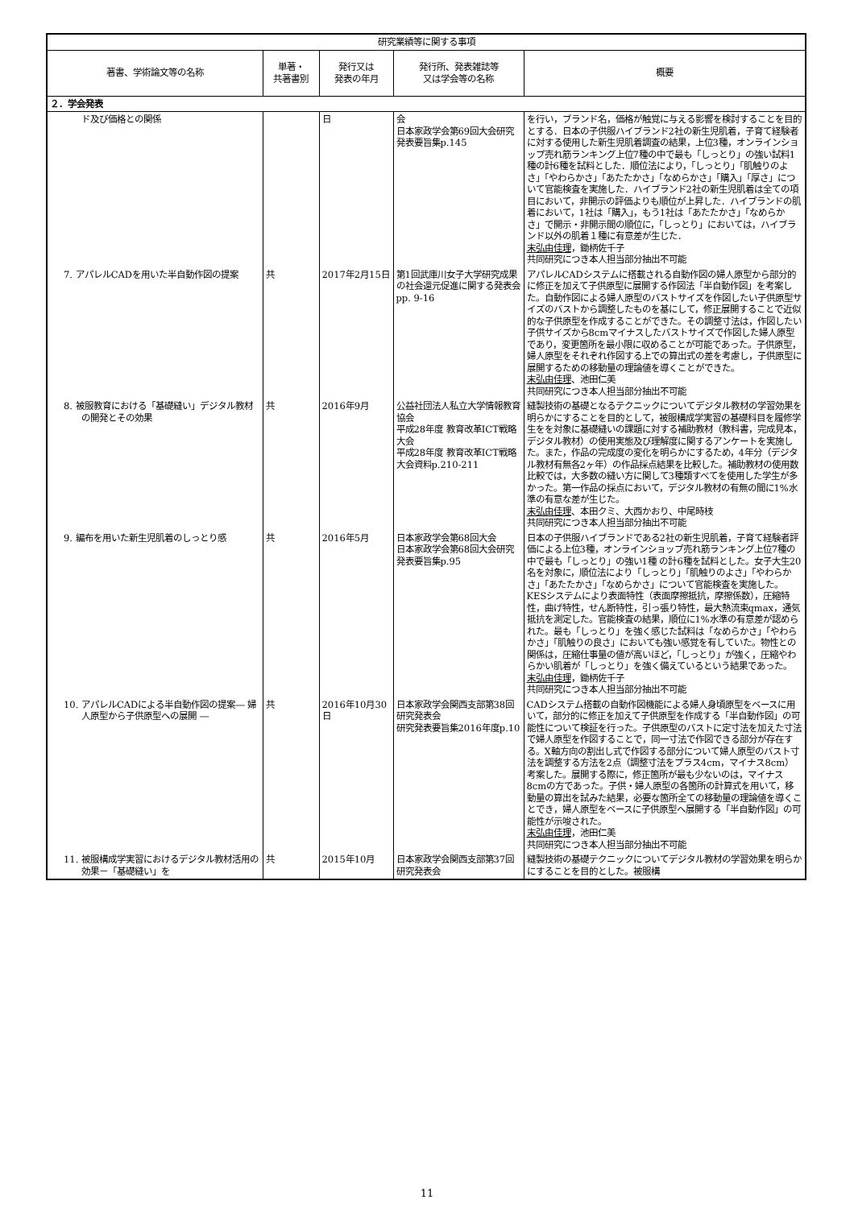| 研究業績等に関する事項 | | | | |
| --- | --- | --- | --- | --- |
| 著書、学術論文等の名称 | 単著・ 共著書別 | 発行又は 発表の年月 | 発行所、発表雑誌等 又は学会等の名称 | 概要 |
| ２．学会発表 | | | | |
| ド及び価格との関係 | | 日 | 会 日本家政学会第69回大会研究発表要旨集p.145 | を行い，ブランド名，価格が触覚に与える影響を検討することを目的とする．日本の子供服ハイブランド2社の新生児肌着，子育て経験者に対する使用した新生児肌着調査の結果，上位3種，オンラインショップ売れ筋ランキング上位7種の中で最も「しっとり」の強い試料1種の計6種を試料とした．順位法により，「しっとり」「肌触りのよさ」「やわらかさ」「あたたかさ」「なめらかさ」「購入」「厚さ」について官能検査を実施した．ハイブランド2社の新生児肌着は全ての項目において，非開示の評価よりも順位が上昇した．ハイブランドの肌着において，1社は「購入」，もう1社は「あたたかさ」「なめらかさ」で開示・非開示間の順位に，「しっとり」においては，ハイブランド以外の肌着１種に有意差が生じた． 末弘由佳理 ，鋤柄佐千子 共同研究につき本人担当部分抽出不可能 |
| 7. アパレルCADを用いた半自動作図の提案 | 共 | 2017年2月15日 | 第1回武庫川女子大学研究成果の社会還元促進に関する発表会 pp. 9-16 | アパレルCADシステムに搭載される自動作図の婦人原型から部分的に修正を加えて子供原型に展開する作図法「半自動作図」を考案した。自動作図による婦人原型のバストサイズを作図したい子供原型サイズのバストから調整したものを基にして，修正展開することで近似的な子供原型を作成することができた。その調整寸法は，作図したい子供サイズから8cmマイナスしたバストサイズで作図した婦人原型であり，変更箇所を最小限に収めることが可能であった。子供原型，婦人原型をそれぞれ作図する上での算出式の差を考慮し，子供原型に展開するための移動量の理論値を導くことができた。 末弘由佳理 、池田仁美 共同研究につき本人担当部分抽出不可能 |
| 8. 被服教育における「基礎縫い」デジタル教材の開発とその効果 | 共 | 2016年9月 | 公益社団法人私立大学情報教育協会 平成28年度 教育改革ICT戦略大会 平成28年度 教育改革ICT戦略大会資料p.210-211 | 縫製技術の基礎となるテクニックについてデジタル教材の学習効果を明らかにすることを目的として，被服構成学実習の基礎科目を履修学生をを対象に基礎縫いの課題に対する補助教材（教科書，完成見本，デジタル教材）の使用実態及び理解度に関するアンケートを実施した。また，作品の完成度の変化を明らかにするため，4年分（デジタル教材有無各2ヶ年）の作品採点結果を比較した。補助教材の使用数比較では，大多数の縫い方に関して3種類すべてを使用した学生が多かった。第一作品の採点において，デジタル教材の有無の間に1%水準の有意な差が生じた。 末弘由佳理 、本田クミ、大西かおり、中尾時枝 共同研究につき本人担当部分抽出不可能 |
| 9. 編布を用いた新生児肌着のしっとり感 | 共 | 2016年5月 | 日本家政学会第68回大会 日本家政学会第68回大会研究発表要旨集p.95 | 日本の子供服ハイブランドである2社の新生児肌着，子育て経験者評価による上位3種，オンラインショップ売れ筋ランキング上位7種の中で最も「しっとり」の強い1種 の計6種を試料とした。女子大生20名を対象に，順位法により「しっとり」「肌触りのよさ」「やわらかさ」「あたたかさ」「なめらかさ」について官能検査を実施した。KESシステムにより表面特性（表面摩擦抵抗，摩擦係数），圧縮特性，曲げ特性，せん断特性，引っ張り特性，最大熱流束qmax，通気抵抗を測定した。官能検査の結果，順位に1%水準の有意差が認められた。最も「しっとり」を強く感じた試料は「なめらかさ」「やわらかさ」「肌触りの良さ」においても強い感覚を有していた。物性との関係は，圧縮仕事量の値が高いほど，「しっとり」が強く，圧縮やわらかい肌着が「しっとり」を強く備えているという結果であった。 末弘由佳理 ，鋤柄佐千子 共同研究につき本人担当部分抽出不可能 |
| 10. アパレルCADによる半自動作図の提案― 婦人原型から子供原型への展開 ― | 共 | 2016年10月30日 | 日本家政学会関西支部第38回研究発表会 研究発表要旨集2016年度p.10 | CADシステム搭載の自動作図機能による婦人身頃原型をベースに用いて，部分的に修正を加えて子供原型を作成する「半自動作図」の可能性について検証を行った。子供原型のバストに定寸法を加えた寸法で婦人原型を作図することで，同一寸法で作図できる部分が存在する。X軸方向の割出し式で作図する部分について婦人原型のバスト寸法を調整する方法を2点（調整寸法をプラス4cm，マイナス8cm）考案した。展開する際に，修正箇所が最も少ないのは，マイナス8cmの方であった。子供・婦人原型の各箇所の計算式を用いて，移動量の算出を試みた結果，必要な箇所全ての移動量の理論値を導くことでき，婦人原型をベースに子供原型へ展開する「半自動作図」の可能性が示唆された。 末弘由佳理 ，池田仁美 共同研究につき本人担当部分抽出不可能 |
| 11. 被服構成学実習におけるデジタル教材活用の効果－「基礎縫い」を | 共 | 2015年10月 | 日本家政学会関西支部第37回研究発表会 | 縫製技術の基礎テクニックについてデジタル教材の学習効果を明らかにすることを目的とした。被服構 |
11